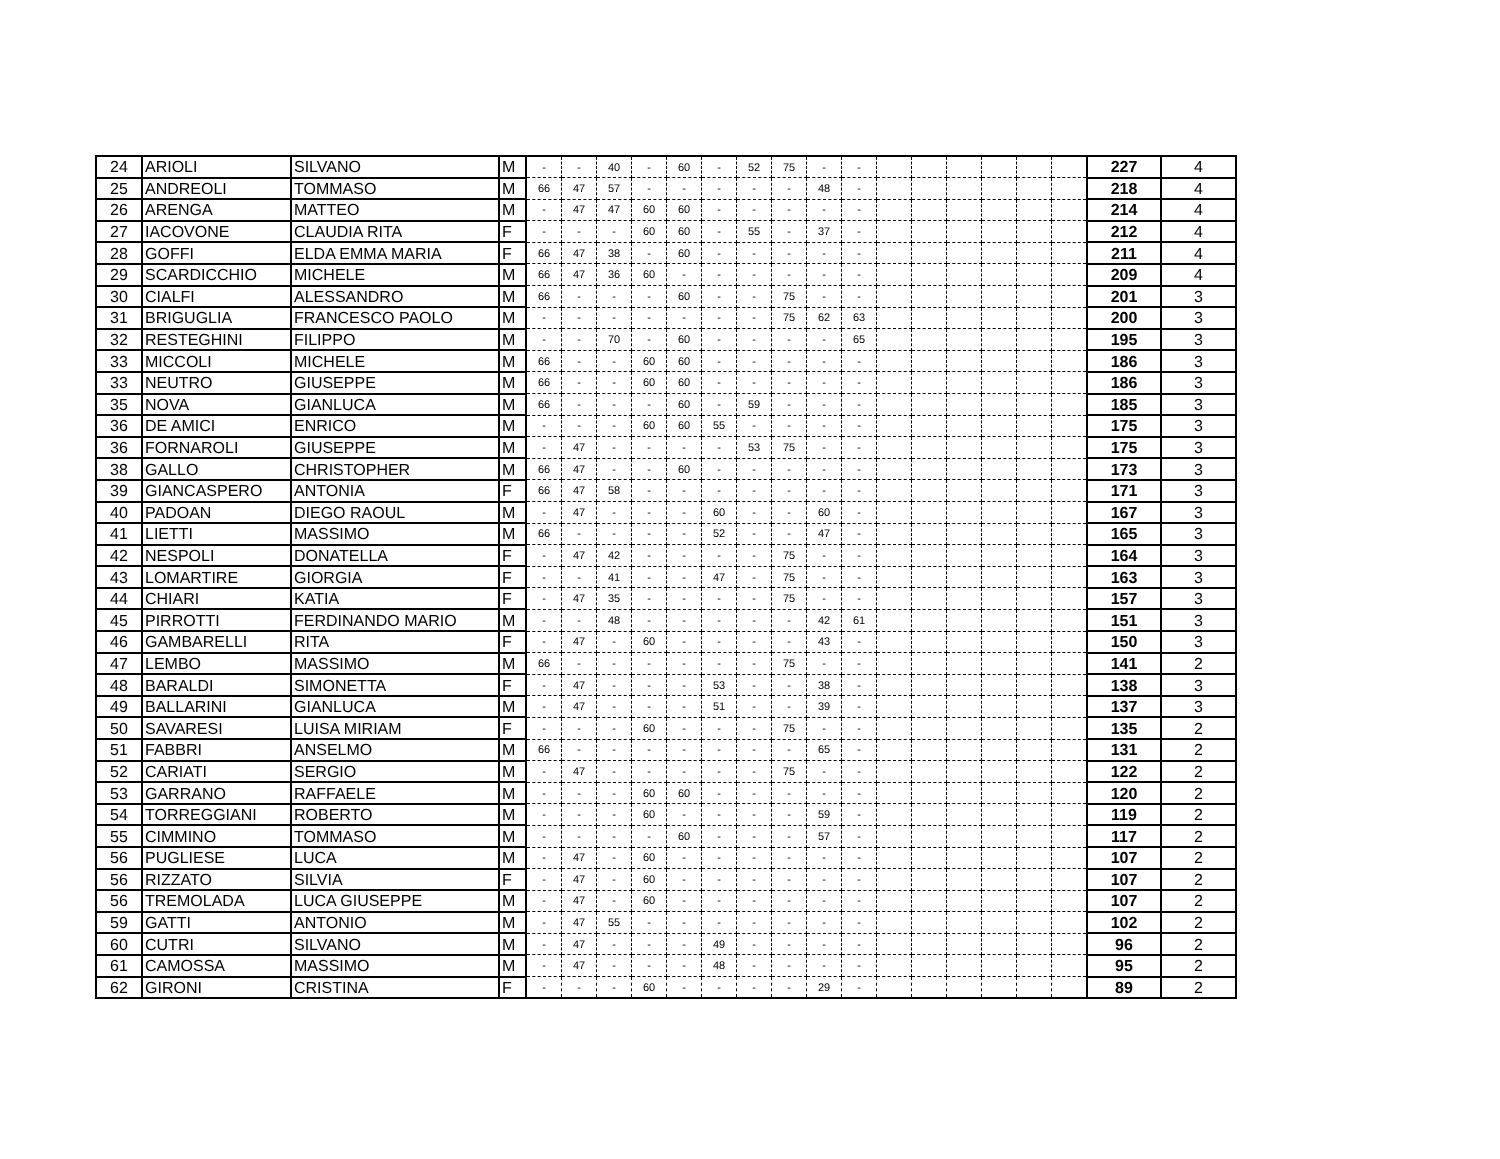| 24 | ARIOLI | SILVANO | M | - | - | 40 | - | 60 | - | 52 | 75 | - | - | | | | | | | 227 | 4 |
| 25 | ANDREOLI | TOMMASO | M | 66 | 47 | 57 | - | - | - | - | - | 48 | - | | | | | | | 218 | 4 |
| 26 | ARENGA | MATTEO | M | - | 47 | 47 | 60 | 60 | - | - | - | - | - | | | | | | | 214 | 4 |
| 27 | IACOVONE | CLAUDIA RITA | F | - | - | - | 60 | 60 | - | 55 | - | 37 | - | | | | | | | 212 | 4 |
| 28 | GOFFI | ELDA EMMA MARIA | F | 66 | 47 | 38 | - | 60 | - | - | - | - | - | | | | | | | 211 | 4 |
| 29 | SCARDICCHIO | MICHELE | M | 66 | 47 | 36 | 60 | - | - | - | - | - | - | | | | | | | 209 | 4 |
| 30 | CIALFI | ALESSANDRO | M | 66 | - | - | - | 60 | - | - | 75 | - | - | | | | | | | 201 | 3 |
| 31 | BRIGUGLIA | FRANCESCO PAOLO | M | - | - | - | - | - | - | - | 75 | 62 | 63 | | | | | | | 200 | 3 |
| 32 | RESTEGHINI | FILIPPO | M | - | - | 70 | - | 60 | - | - | - | - | 65 | | | | | | | 195 | 3 |
| 33 | MICCOLI | MICHELE | M | 66 | - | - | 60 | 60 | - | - | - | - | - | | | | | | | 186 | 3 |
| 33 | NEUTRO | GIUSEPPE | M | 66 | - | - | 60 | 60 | - | - | - | - | - | | | | | | | 186 | 3 |
| 35 | NOVA | GIANLUCA | M | 66 | - | - | - | 60 | - | 59 | - | - | - | | | | | | | 185 | 3 |
| 36 | DE AMICI | ENRICO | M | - | - | - | 60 | 60 | 55 | - | - | - | - | | | | | | | 175 | 3 |
| 36 | FORNAROLI | GIUSEPPE | M | - | 47 | - | - | - | - | 53 | 75 | - | - | | | | | | | 175 | 3 |
| 38 | GALLO | CHRISTOPHER | M | 66 | 47 | - | - | 60 | - | - | - | - | - | | | | | | | 173 | 3 |
| 39 | GIANCASPERO | ANTONIA | F | 66 | 47 | 58 | - | - | - | - | - | - | - | | | | | | | 171 | 3 |
| 40 | PADOAN | DIEGO RAOUL | M | - | 47 | - | - | - | 60 | - | - | 60 | - | | | | | | | 167 | 3 |
| 41 | LIETTI | MASSIMO | M | 66 | - | - | - | - | 52 | - | - | 47 | - | | | | | | | 165 | 3 |
| 42 | NESPOLI | DONATELLA | F | - | 47 | 42 | - | - | - | - | 75 | - | - | | | | | | | 164 | 3 |
| 43 | LOMARTIRE | GIORGIA | F | - | - | 41 | - | - | 47 | - | 75 | - | - | | | | | | | 163 | 3 |
| 44 | CHIARI | KATIA | F | - | 47 | 35 | - | - | - | - | 75 | - | - | | | | | | | 157 | 3 |
| 45 | PIRROTTI | FERDINANDO MARIO | M | - | - | 48 | - | - | - | - | - | 42 | 61 | | | | | | | 151 | 3 |
| 46 | GAMBARELLI | RITA | F | - | 47 | - | 60 | - | - | - | - | 43 | - | | | | | | | 150 | 3 |
| 47 | LEMBO | MASSIMO | M | 66 | - | - | - | - | - | - | 75 | - | - | | | | | | | 141 | 2 |
| 48 | BARALDI | SIMONETTA | F | - | 47 | - | - | - | 53 | - | - | 38 | - | | | | | | | 138 | 3 |
| 49 | BALLARINI | GIANLUCA | M | - | 47 | - | - | - | 51 | - | - | 39 | - | | | | | | | 137 | 3 |
| 50 | SAVARESI | LUISA MIRIAM | F | - | - | - | 60 | - | - | - | 75 | - | - | | | | | | | 135 | 2 |
| 51 | FABBRI | ANSELMO | M | 66 | - | - | - | - | - | - | - | 65 | - | | | | | | | 131 | 2 |
| 52 | CARIATI | SERGIO | M | - | 47 | - | - | - | - | - | 75 | - | - | | | | | | | 122 | 2 |
| 53 | GARRANO | RAFFAELE | M | - | - | - | 60 | 60 | - | - | - | - | - | | | | | | | 120 | 2 |
| 54 | TORREGGIANI | ROBERTO | M | - | - | - | 60 | - | - | - | - | 59 | - | | | | | | | 119 | 2 |
| 55 | CIMMINO | TOMMASO | M | - | - | - | - | 60 | - | - | - | 57 | - | | | | | | | 117 | 2 |
| 56 | PUGLIESE | LUCA | M | - | 47 | - | 60 | - | - | - | - | - | - | | | | | | | 107 | 2 |
| 56 | RIZZATO | SILVIA | F | - | 47 | - | 60 | - | - | - | - | - | - | | | | | | | 107 | 2 |
| 56 | TREMOLADA | LUCA GIUSEPPE | M | - | 47 | - | 60 | - | - | - | - | - | - | | | | | | | 107 | 2 |
| 59 | GATTI | ANTONIO | M | - | 47 | 55 | - | - | - | - | - | - | - | | | | | | | 102 | 2 |
| 60 | CUTRI | SILVANO | M | - | 47 | - | - | - | 49 | - | - | - | - | | | | | | | 96 | 2 |
| 61 | CAMOSSA | MASSIMO | M | - | 47 | - | - | - | 48 | - | - | - | - | | | | | | | 95 | 2 |
| 62 | GIRONI | CRISTINA | F | - | - | - | 60 | - | - | - | - | 29 | - | | | | | | | 89 | 2 |